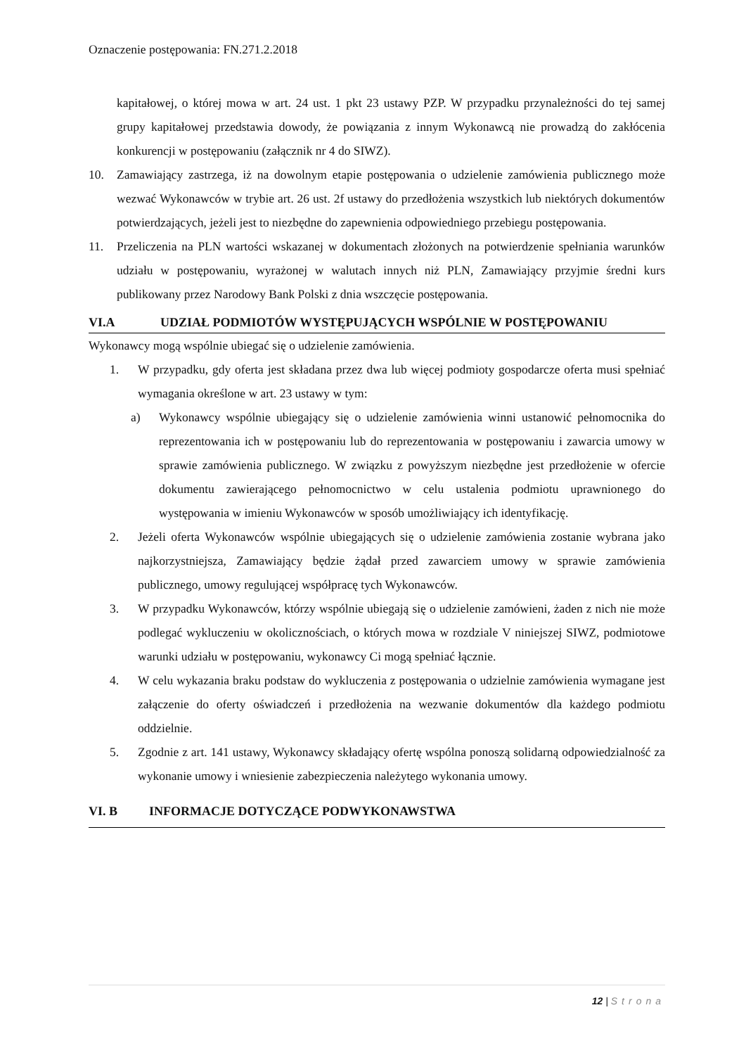Oznaczenie postępowania: FN.271.2.2018
kapitałowej, o której mowa w art. 24 ust. 1 pkt 23 ustawy PZP. W przypadku przynależności do tej samej grupy kapitałowej przedstawia dowody, że powiązania z innym Wykonawcą nie prowadzą do zakłócenia konkurencji w postępowaniu (załącznik nr 4 do SIWZ).
10. Zamawiający zastrzega, iż na dowolnym etapie postępowania o udzielenie zamówienia publicznego może wezwać Wykonawców w trybie art. 26 ust. 2f ustawy do przedłożenia wszystkich lub niektórych dokumentów potwierdzających, jeżeli jest to niezbędne do zapewnienia odpowiedniego przebiegu postępowania.
11. Przeliczenia na PLN wartości wskazanej w dokumentach złożonych na potwierdzenie spełniania warunków udziału w postępowaniu, wyrażonej w walutach innych niż PLN, Zamawiający przyjmie średni kurs publikowany przez Narodowy Bank Polski z dnia wszczęcie postępowania.
VI.A UDZIAŁ PODMIOTÓW WYSTĘPUJĄCYCH WSPÓLNIE W POSTĘPOWANIU
Wykonawcy mogą wspólnie ubiegać się o udzielenie zamówienia.
1. W przypadku, gdy oferta jest składana przez dwa lub więcej podmioty gospodarcze oferta musi spełniać wymagania określone w art. 23 ustawy w tym:
a) Wykonawcy wspólnie ubiegający się o udzielenie zamówienia winni ustanowić pełnomocnika do reprezentowania ich w postępowaniu lub do reprezentowania w postępowaniu i zawarcia umowy w sprawie zamówienia publicznego. W związku z powyższym niezbędne jest przedłożenie w ofercie dokumentu zawierającego pełnomocnictwo w celu ustalenia podmiotu uprawnionego do występowania w imieniu Wykonawców w sposób umożliwiający ich identyfikację.
2. Jeżeli oferta Wykonawców wspólnie ubiegających się o udzielenie zamówienia zostanie wybrana jako najkorzystniejsza, Zamawiający będzie żądał przed zawarciem umowy w sprawie zamówienia publicznego, umowy regulującej współpracę tych Wykonawców.
3. W przypadku Wykonawców, którzy wspólnie ubiegają się o udzielenie zamówieni, żaden z nich nie może podlegać wykluczeniu w okolicznościach, o których mowa w rozdziale V niniejszej SIWZ, podmiotowe warunki udziału w postępowaniu, wykonawcy Ci mogą spełniać łącznie.
4. W celu wykazania braku podstaw do wykluczenia z postępowania o udzielnie zamówienia wymagane jest załączenie do oferty oświadczeń i przedłożenia na wezwanie dokumentów dla każdego podmiotu oddzielnie.
5. Zgodnie z art. 141 ustawy, Wykonawcy składający ofertę wspólna ponoszą solidarną odpowiedzialność za wykonanie umowy i wniesienie zabezpieczenia należytego wykonania umowy.
VI. B INFORMACJE DOTYCZĄCE PODWYKONAWSTWA
12 | Strona